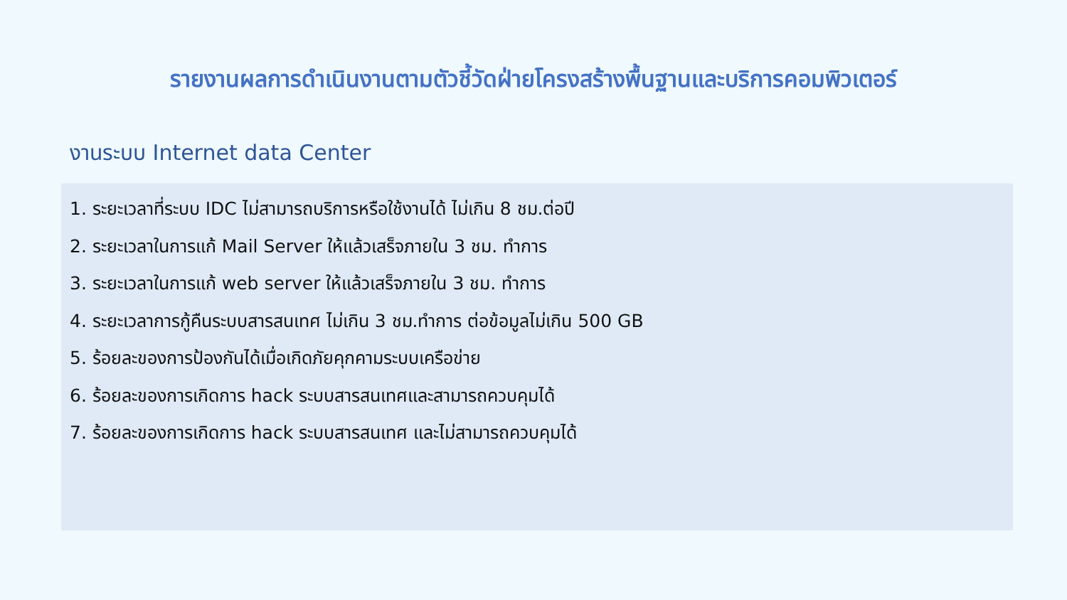รายงานผลการดำเนินงานตามตัวชี้วัดฝ่ายโครงสร้างพื้นฐานและบริการคอมพิวเตอร์
งานระบบ Internet data Center
1. ระยะเวลาที่ระบบ IDC ไม่สามารถบริการหรือใช้งานได้ ไม่เกิน 8 ชม.ต่อปี
2. ระยะเวลาในการแก้ Mail Server ให้แล้วเสร็จภายใน 3 ชม. ทำการ
3. ระยะเวลาในการแก้ web server ให้แล้วเสร็จภายใน 3 ชม. ทำการ
4. ระยะเวลาการกู้คืนระบบสารสนเทศ ไม่เกิน 3 ชม.ทำการ ต่อข้อมูลไม่เกิน 500 GB
5. ร้อยละของการป้องกันได้เมื่อเกิดภัยคุกคามระบบเครือข่าย
6. ร้อยละของการเกิดการ hack ระบบสารสนเทศและสามารถควบคุมได้
7. ร้อยละของการเกิดการ hack ระบบสารสนเทศ และไม่สามารถควบคุมได้